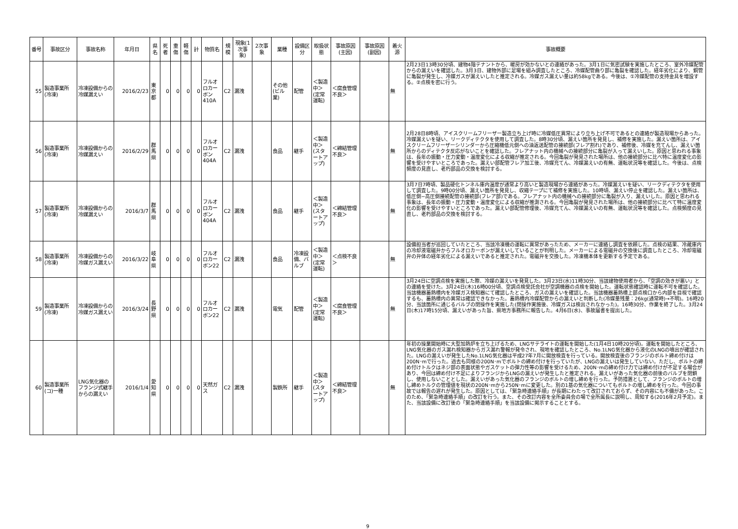| 番号 | 事故区分 | 事故名称 | 年月日 | 県名 | 死者 | 重傷 | 軽傷 | 計 | 物質名 | 規模 | 現象(1次事象) | 2次事象 | 業種 | 設備区分 | 取扱状態 | 事故原因(主因) | 事故原因(副因) | 着火源 | 事故概要 |
| --- | --- | --- | --- | --- | --- | --- | --- | --- | --- | --- | --- | --- | --- | --- | --- | --- | --- | --- | --- |
| 55 | 製造事業所(冷凍) | 冷凍設備からの冷媒漏えい | 2016/2/23 | 東京都 | 0 | 0 | 0 | 0 | フルオロカーボン410A | C2 | 漏洩 | | その他(ビル業) | 配管 | ＜製造中＞(定常運転) | ＜腐食管理不良＞ | | 無 | 2月23日13時30分頃、建物4階テナントから、暖房が効かないとの連絡があった。3月1日に気密試験を実施したところ、室外冷媒配管からの漏えいを確認した。3月3日、建物外部に足場を組み調査したところ、冷媒配管曲り部に亀裂を確認した。経年劣化により、銅管に亀裂が発生し、冷媒ガスが漏えいしたと推定される。冷媒ガス漏えい量は約58kgである。今後は、①冷媒配管の支持金具を増設する。②点検を密に行う。 |
| 56 | 製造事業所(冷凍) | 冷凍設備からの冷媒漏えい | 2016/2/29 | 群馬県 | 0 | 0 | 0 | 0 | フルオロカーボン404A | C2 | 漏洩 | | 食品 | 継手 | ＜製造中＞(スタートアップ) | ＜締結管理不良＞ | | 無 | 2月28日8時頃、アイスクリームフリーザー製造立ち上げ時に冷媒低圧異常により立ち上げ不可であるとの連絡が製造現場からあった。冷媒漏えいを疑い、リークディテクタを使用して調査した。8時30分頃、漏えい箇所を発見し、補修を実施した。漏えい箇所は、アイスクリームフリーザーシリンダーから圧縮機低元側への油返送配管の接続部(フレア割れ)であり、補修後、冷媒を充てんし、漏えい箇所からのディテクタ反応がないことを確認した。フレアナット内の機械への接続部分に亀裂が入って漏えいした。原因と思われる事象は、長年の振動・圧力変動・温度変化による収縮が推定される。今回亀裂が発見された場所は、他の接続部分に比べ特に温度変化の影響を受けやすいところであった。漏えい部配管フレア加工後、冷媒充てん、冷媒漏えいの有無、運転状況等を確認した。今後は、点検頻度の見直し、老朽部品の交換を検討する。 |
| 57 | 製造事業所(冷凍) | 冷凍設備からの冷媒漏えい | 2016/3/7 | 群馬県 | 0 | 0 | 0 | 0 | フルオロカーボン404A | C2 | 漏洩 | | 食品 | 継手 | ＜製造中＞(スタートアップ) | ＜締結管理不良＞ | | 無 | 3月7日7時頃、製品硬化トンネル庫内温度が通常より高いと製造現場から連絡があった。冷媒漏えいを疑い、リークディテクタを使用して調査した。9時00分頃、漏えい箇所を発見し、収縮テープにて補修を実施した。10時頃、漏えい停止を確認した。漏えい箇所は、低圧側−高圧側接続配管の接続部(フレア部)である。フレアナット内の機械への接続部分に亀裂が入り、漏えいした。原因と思われる事象は、長年の振動・圧力変動・温度変化による収縮が推測される。今回亀裂が発見された場所は、他の接続部分に比べて特に温度変化の影響を受けやすいところであった。漏えい部配管修理後、冷媒充てん、冷媒漏えいの有無、運転状況等を確認した。点検頻度の見直し、老朽部品の交換を検討する。 |
| 58 | 製造事業所(冷凍) | 冷凍設備からの冷媒ガス漏えい | 2016/3/22 | 岐阜県 | 0 | 0 | 0 | 0 | フルオロカーボン22 | C2 | 漏洩 | | 食品 | 冷凍設備、バルブ | ＜製造中＞(定常運転) | ＜点検不良＞ | | 無 | 設備担当者が巡回していたところ、当該冷凍機の運転に異常があったため、メーカーに連絡し調査を依頼した。点検の結果、冷蔵庫内の冷却液電磁弁からフルオロカーボンが漏えいしていることが判明した。メーカーによる電磁弁の交換後に調査したところ、冷却電磁弁の弁体の経年劣化による漏えいであると推定された。電磁弁を交換した。冷凍機本体を更新する予定である。 |
| 59 | 製造事業所(冷凍) | 冷凍設備からの冷媒ガス漏えい | 2016/3/24 | 長野県 | 0 | 0 | 0 | 0 | フルオロカーボン22 | C2 | 漏洩 | | 電気 | 配管 | ＜製造中＞(定常運転) | ＜腐食管理不良＞ | | 無 | 3月24日に空調点検を実施した際、冷媒の漏えいを発見した。3月23日(水)11時30分、当該建物使用者から、「空調の効きが悪い」との連絡を受けた。3月24日(木)16時00分頃、空調点検受託会社が空調機器の点検を開始した。運転状態確認時に運転不可を確認した。当該機器蓄熱槽内を冷媒ガス検知器にて確認したところ、ガスの漏えいを確認した。当該機器蓄熱槽上部点検口から内部を目視で確認するも、蓄熱槽内の異常は確認できなかった。蓄熱槽内冷媒配管からの漏えいと判断した(冷媒量残量：26kg(通常時)→不明)。16時20分、当該箇所に通じるバルブの閉操作を実施した(閉操作実施後、冷媒ガスは検出されなかった)。16時30分、作業を終了した。3月24日(木)17時15分頃、漏えいがあった旨、県地方事務所に報告した。4月6日(水)、事故届書を提出した。 |
| 60 | 製造事業所(コ)一種 | LNG気化器のフランジ式継手からの漏えい | 2016/1/4 | 愛知県 | 0 | 0 | 0 | 0 | 天然ガス | C2 | 漏洩 | | 製鉄所 | 継手 | ＜製造中＞(スタートアップ) | ＜締結管理不良＞ | | 無 | 年初の操業開始時に大型加熱炉を立ち上げるため、LNGサテライトの運転を開始した(1月4日10時20分頃)。運転を開始したところ、LNG気化器のガス漏れ検知器からガス漏れ警報が発令され、現地を確認したところ、No.1LNG気化器から液化のLNGの噴出が確認された。LNGの漏えいが発生したNo.1LNG気化器は平成27年7月に開放検査を行っている。開放検査後のフランジのボルト締め付けは200N･mで行った。過去も同様の200N･mでボルトの締め付けを行っていたが、LNGの漏えいは発生していない。ただし、ボルトの締め付けトルクはネジ部の表面状態やガスケットの弾力性等の影響を受けるため、200N･mの締め付け力では締め付けが不足する場合があり、今回は締め付け不足によりフランジからLNGの漏えいが発生したと推定される。漏えいがあった気化器の前後のバルブを閉鎖し、使用しないこととした。漏えいがあった気化器のフランジのボルトの増し締めを行った。予防措置として、フランジのボルトの増し締めトルクの管理値を現状の200N･mから250N･mに変更した。別の1基の気化器についてもボルトの増し締めを行った。今回の事故では報告の遅れが発生した。原因としては、「緊急時連絡手順」が長期にわたって改訂されておらず、その内容にも不備があった。このため、「緊急時連絡手順」の改訂を行う。また、その改訂内容を全所委員会の場で全所属長に説明し、周知する(2016年2月予定)。また、当該設備に改訂後の「緊急時連絡手順」を当該設備に掲示することとする。 |
9